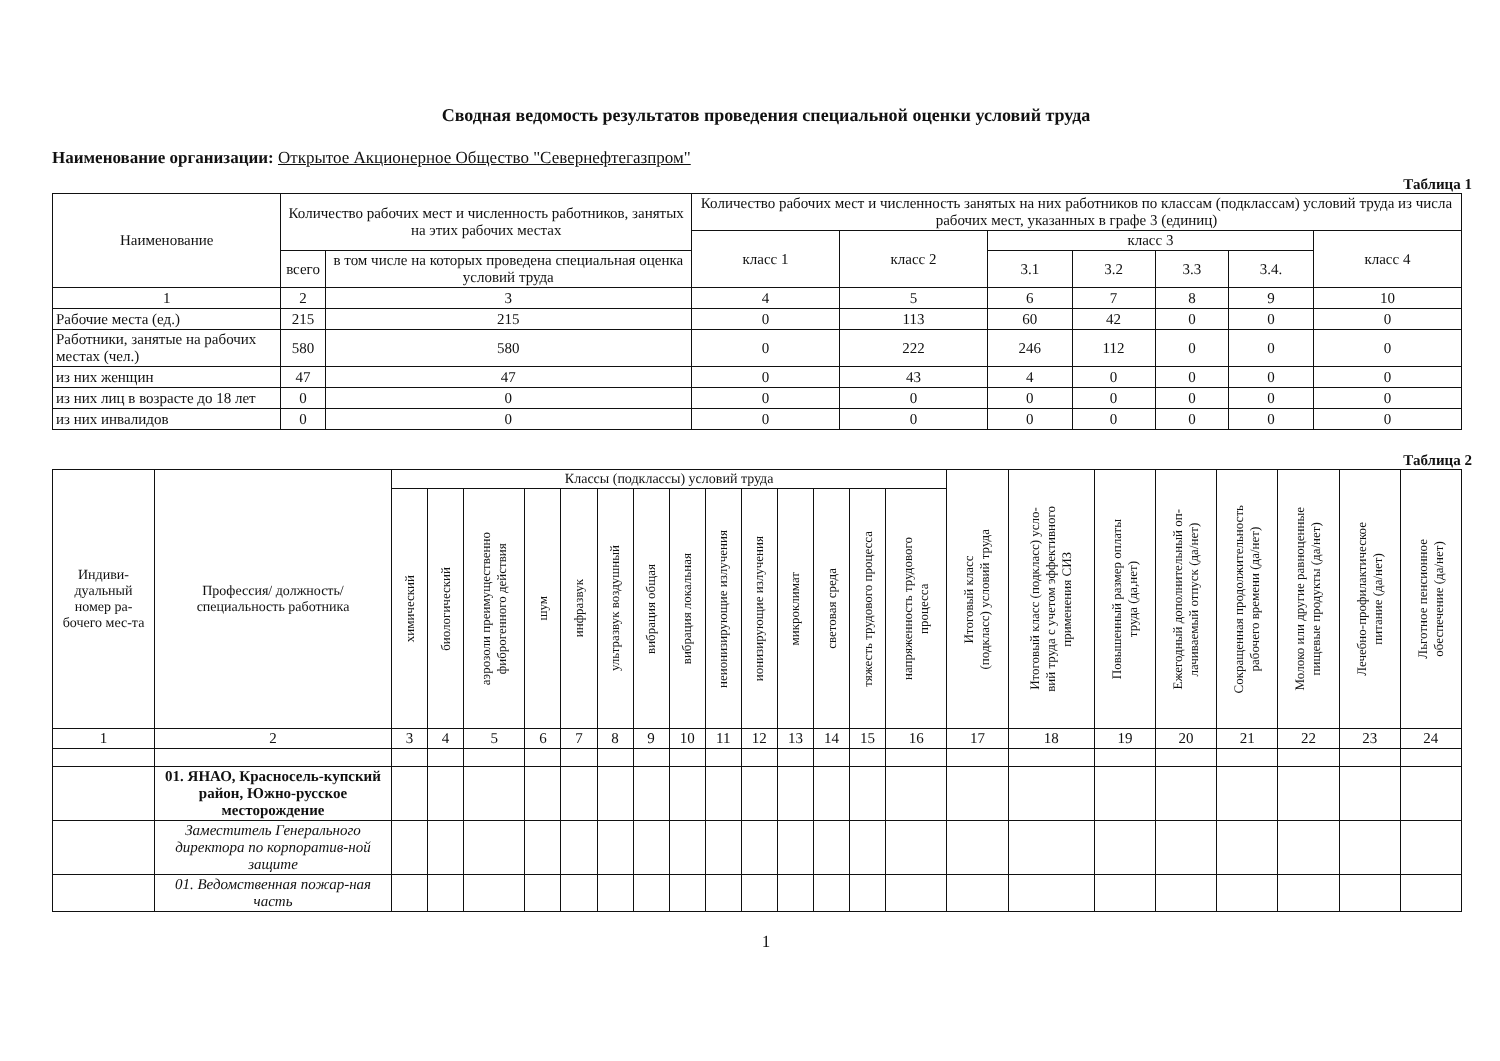Сводная ведомость результатов проведения специальной оценки условий труда
Наименование организации: Открытое Акционерное Общество "Севернефтегазпром"
Таблица 1
| Наименование | Количество рабочих мест и численность работников, занятых на этих рабочих местах | | Количество рабочих мест и численность занятых на них работников по классам (подклассам) условий труда из числа рабочих мест, указанных в графе 3 (единиц) | | | | | | |
| --- | --- | --- | --- | --- | --- | --- | --- | --- | --- |
| | | | класс 1 | класс 2 | класс 3 | | | | класс 4 |
| | всего | в том числе на которых проведена специальная оценка условий труда | | | 3.1 | 3.2 | 3.3 | 3.4. | |
| 1 | 2 | 3 | 4 | 5 | 6 | 7 | 8 | 9 | 10 |
| Рабочие места (ед.) | 215 | 215 | 0 | 113 | 60 | 42 | 0 | 0 | 0 |
| Работники, занятые на рабочих местах (чел.) | 580 | 580 | 0 | 222 | 246 | 112 | 0 | 0 | 0 |
| из них женщин | 47 | 47 | 0 | 43 | 4 | 0 | 0 | 0 | 0 |
| из них лиц в возрасте до 18 лет | 0 | 0 | 0 | 0 | 0 | 0 | 0 | 0 | 0 |
| из них инвалидов | 0 | 0 | 0 | 0 | 0 | 0 | 0 | 0 | 0 |
Таблица 2
| Индиви-дуальный номер ра-бочего мес-та | Профессия/ должность/ специальность работника | Классы (подклассы) условий труда | | | | | | | | | | | | | | Итоговый класс (подкласс) условий труда | Итоговый класс (подкласс) усло- вий труда с учетом эффективного применения СИЗ | Повышенный размер оплаты труда (да,нет) | Ежегодный дополнительный оп- лачиваемый отпуск (да/нет) | Сокращенная продолжительность рабочего времени (да/нет) | Молоко или другие равноценные пищевые продукты (да/нет) | Лечебно-профилактическое питание (да/нет) | Льготное пенсионное обеспечение (да/нет) |
| --- | --- | --- | --- | --- | --- | --- | --- | --- | --- | --- | --- | --- | --- | --- | --- | --- | --- | --- | --- | --- | --- | --- | --- |
| | | химический | биологический | аэрозоли преимущественно фиброгенного действия | шум | инфразвук | ультразвук воздушный | вибрация общая | вибрация локальная | неионизирующие излучения | ионизирующие излучения | микроклимат | световая среда | тяжесть трудового процесса | напряженность трудового процесса | | | | | | | | |
| 1 | 2 | 3 | 4 | 5 | 6 | 7 | 8 | 9 | 10 | 11 | 12 | 13 | 14 | 15 | 16 | 17 | 18 | 19 | 20 | 21 | 22 | 23 | 24 |
| | 01. ЯНАО, Красносель-купский район, Южно-русское месторождение | | | | | | | | | | | | | | | | | | | | | | |
| | Заместитель Генерального директора по корпоратив-ной защите | | | | | | | | | | | | | | | | | | | | | | |
| | 01. Ведомственная пожар-ная часть | | | | | | | | | | | | | | | | | | | | | | |
1